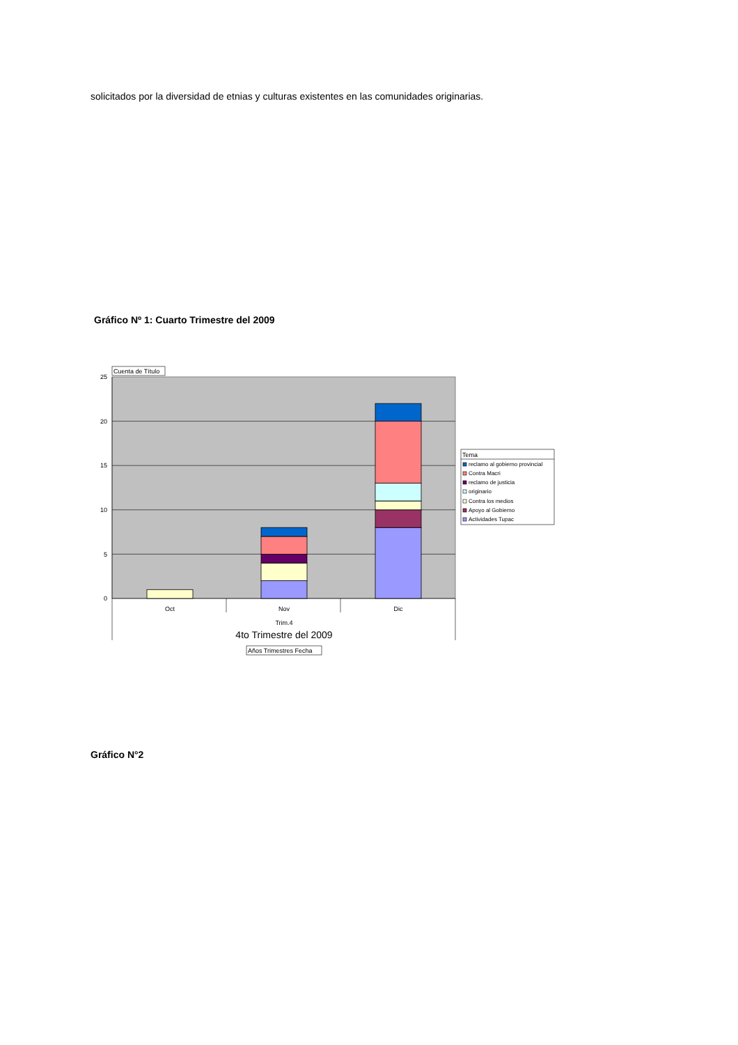solicitados por la diversidad de etnias y culturas existentes en las comunidades originarias.
Gráfico Nº 1: Cuarto Trimestre del 2009
25
20
15
10
5
0
Cuenta de Título
Oct
Nov
Dic
Trim.4
4to Trimestre del 2009
Años Trimestres Fecha
Tema
reclamo al gobierno provincial
Contra Macri
reclamo de justicia
originario
Contra los medios
Apoyo al Gobierno
Actividades Tupac
Gráfico N°2